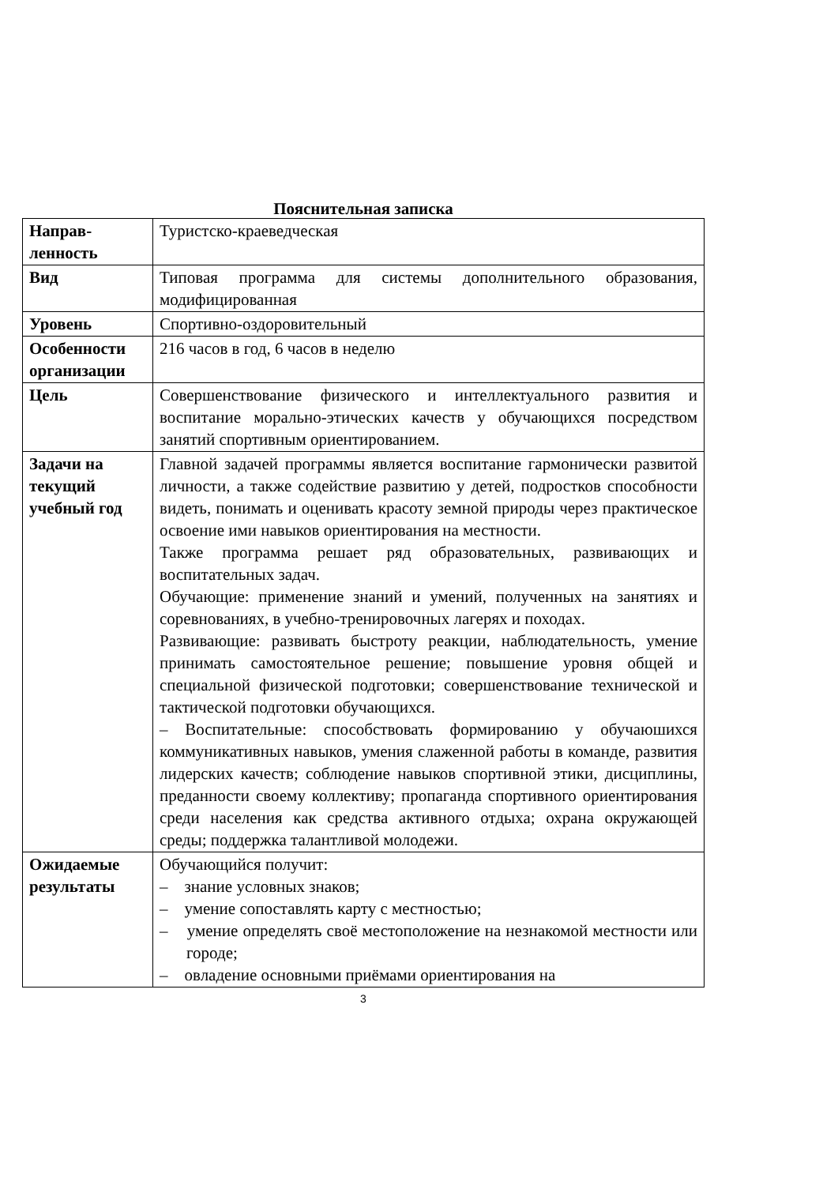Пояснительная записка
| Направ- ленность | Туристско-краеведческая |
| Вид | Типовая программа для системы дополнительного образования, модифицированная |
| Уровень | Спортивно-оздоровительный |
| Особенности организации | 216 часов в год, 6 часов в неделю |
| Цель | Совершенствование физического и интеллектуального развития и воспитание морально-этических качеств у обучающихся посредством занятий спортивным ориентированием. |
| Задачи на текущий учебный год | Главной задачей программы является воспитание гармонически развитой личности, а также содействие развитию у детей, подростков способности видеть, понимать и оценивать красоту земной природы через практическое освоение ими навыков ориентирования на местности. Также программа решает ряд образовательных, развивающих и воспитательных задач. Обучающие: применение знаний и умений, полученных на занятиях и соревнованиях, в учебно-тренировочных лагерях и походах. Развивающие: развивать быстроту реакции, наблюдательность, умение принимать самостоятельное решение; повышение уровня общей и специальной физической подготовки; совершенствование технической и тактической подготовки обучающихся. – Воспитательные: способствовать формированию у обучаюшихся коммуникативных навыков, умения слаженной работы в команде, развития лидерских качеств; соблюдение навыков спортивной этики, дисциплины, преданности своему коллективу; пропаганда спортивного ориентирования среди населения как средства активного отдыха; охрана окружающей среды; поддержка талантливой молодежи. |
| Ожидаемые результаты | Обучающийся получит: – знание условных знаков; – умение сопоставлять карту с местностью; – умение определять своё местоположение на незнакомой местности или городе; – овладение основными приёмами ориентирования на |
3